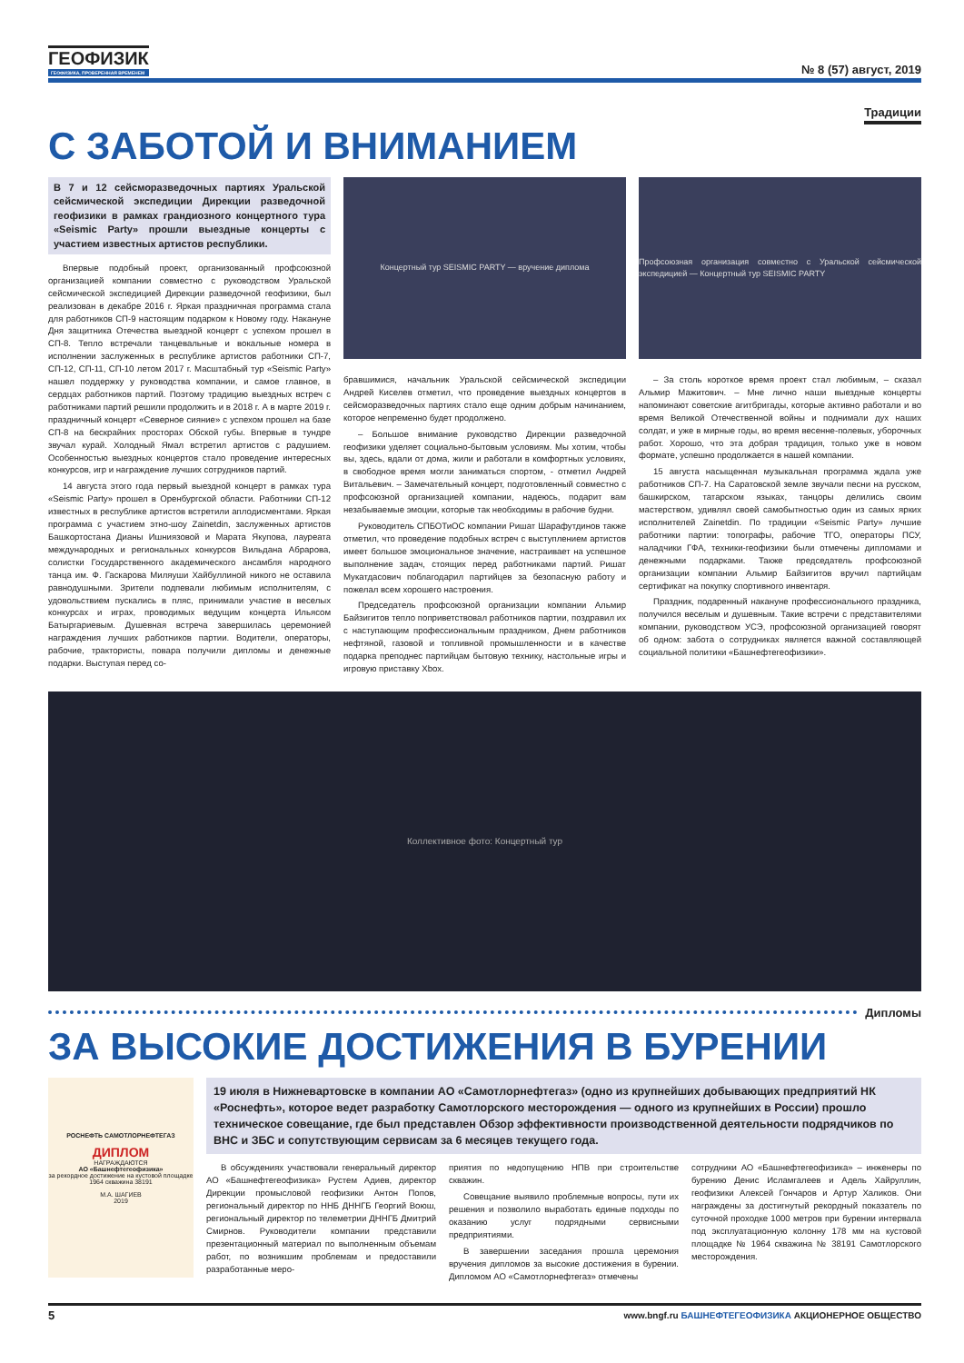ГЕОФИЗИК
ГЕОФИЗИКА, ПРОВЕРЕННАЯ ВРЕМЕНЕМ
№ 8 (57) август, 2019
Традиции
С ЗАБОТОЙ И ВНИМАНИЕМ
В 7 и 12 сейсморазведочных партиях Уральской сейсмической экспедиции Дирекции разведочной геофизики в рамках грандиозного концертного тура «Seismic Party» прошли выездные концерты с участием известных артистов республики.
Впервые подобный проект, организованный профсоюзной организацией компании совместно с руководством Уральской сейсмической экспедицией Дирекции разведочной геофизики, был реализован в декабре 2016 г. Яркая праздничная программа стала для работников СП-9 настоящим подарком к Новому году. Накануне Дня защитника Отечества выездной концерт с успехом прошел в СП-8. Тепло встречали танцевальные и вокальные номера в исполнении заслуженных в республике артистов работники СП-7, СП-12, СП-11, СП-10 летом 2017 г. Масштабный тур «Seismic Party» нашел поддержку у руководства компании, и самое главное, в сердцах работников партий. Поэтому традицию выездных встреч с работниками партий решили продолжить и в 2018 г. А в марте 2019 г. праздничный концерт «Северное сияние» с успехом прошел на базе СП-8 на бескрайних просторах Обской губы. Впервые в тундре звучал курай. Холодный Ямал встретил артистов с радушием. Особенностью выездных концертов стало проведение интересных конкурсов, игр и награждение лучших сотрудников партий.
14 августа этого года первый выездной концерт в рамках тура «Seismic Party» прошел в Оренбургской области. Работники СП-12 известных в республике артистов встретили аплодисментами. Яркая программа с участием этно-шоу Zainetdin, заслуженных артистов Башкортостана Дианы Ишниязовой и Марата Якупова, лауреата международных и региональных конкурсов Вильдана Абрарова, солистки Государственного академического ансамбля народного танца им. Ф. Гаскарова Миляуши Хайбуллиной никого не оставила равнодушными. Зрители подпевали любимым исполнителям, с удовольствием пускались в пляс, принимали участие в веселых конкурсах и играх, проводимых ведущим концерта Ильясом Батыргариевым. Душевная встреча завершилась церемонией награждения лучших работников партии. Водители, операторы, рабочие, трактористы, повара получили дипломы и денежные подарки. Выступая перед со-
Концертный тур SEISMIC PARTY — вручение диплома
бравшимися, начальник Уральской сейсмической экспедиции Андрей Киселев отметил, что проведение выездных концертов в сейсморазведочных партиях стало еще одним добрым начинанием, которое непременно будет продолжено.
– Большое внимание руководство Дирекции разведочной геофизики уделяет социально-бытовым условиям. Мы хотим, чтобы вы, здесь, вдали от дома, жили и работали в комфортных условиях, в свободное время могли заниматься спортом, - отметил Андрей Витальевич. – Замечательный концерт, подготовленный совместно с профсоюзной организацией компании, надеюсь, подарит вам незабываемые эмоции, которые так необходимы в рабочие будни.
Руководитель СПБОТиОС компании Ришат Шарафутдинов также отметил, что проведение подобных встреч с выступлением артистов имеет большое эмоциональное значение, настраивает на успешное выполнение задач, стоящих перед работниками партий. Ришат Мукатдасович поблагодарил партийцев за безопасную работу и пожелал всем хорошего настроения.
Председатель профсоюзной организации компании Альмир Байзигитов тепло поприветствовал работников партии, поздравил их с наступающим профессиональным праздником, Днем работников нефтяной, газовой и топливной промышленности и в качестве подарка преподнес партийцам бытовую технику, настольные игры и игровую приставку Xbox.
Профсоюзная организация совместно с Уральской сейсмической экспедицией — Концертный тур SEISMIC PARTY
– За столь короткое время проект стал любимым, – сказал Альмир Мажитович. – Мне лично наши выездные концерты напоминают советские агитбригады, которые активно работали и во время Великой Отечественной войны и поднимали дух наших солдат, и уже в мирные годы, во время весенне-полевых, уборочных работ. Хорошо, что эта добрая традиция, только уже в новом формате, успешно продолжается в нашей компании.
15 августа насыщенная музыкальная программа ждала уже работников СП-7. На Саратовской земле звучали песни на русском, башкирском, татарском языках, танцоры делились своим мастерством, удивлял своей самобытностью один из самых ярких исполнителей Zainetdin. По традиции «Seismic Party» лучшие работники партии: топографы, рабочие ТГО, операторы ПСУ, наладчики ГФА, техники-геофизики были отмечены дипломами и денежными подарками. Также председатель профсоюзной организации компании Альмир Байзигитов вручил партийцам сертификат на покупку спортивного инвентаря.
Праздник, подаренный накануне профессионального праздника, получился веселым и душевным. Такие встречи с представителями компании, руководством УСЭ, профсоюзной организацией говорят об одном: забота о сотрудниках является важной составляющей социальной политики «Башнефтегеофизики».
Коллективное фото: Концертный тур
Дипломы
ЗА ВЫСОКИЕ ДОСТИЖЕНИЯ В БУРЕНИИ
РОСНЕФТЬ САМОТЛОРНЕФТЕГАЗ
ДИПЛОМ
НАГРАЖДАЮТСЯ
АО «Башнефтегеофизика»
за рекордное достижение на кустовой площадке 1964 скважина 38191
М.А. ШАГИЕВ
2019
19 июля в Нижневартовске в компании АО «Самотлорнефтегаз» (одно из крупнейших добывающих предприятий НК «Роснефть», которое ведет разработку Самотлорского месторождения — одного из крупнейших в России) прошло техническое совещание, где был представлен Обзор эффективности производственной деятельности подрядчиков по ВНС и ЗБС и сопутствующим сервисам за 6 месяцев текущего года.
В обсуждениях участвовали генеральный директор АО «Башнефтегеофизика» Рустем Адиев, директор Дирекции промысловой геофизики Антон Попов, региональный директор по ННБ ДННГБ Георгий Воюш, региональный директор по телеметрии ДННГБ Дмитрий Смирнов. Руководители компании представили презентационный материал по выполненным объемам работ, по возникшим проблемам и предоставили разработанные меро-
приятия по недопущению НПВ при строительстве скважин.
Совещание выявило проблемные вопросы, пути их решения и позволило выработать единые подходы по оказанию услуг подрядными сервисными предприятиями.
В завершении заседания прошла церемония вручения дипломов за высокие достижения в бурении. Дипломом АО «Самотлорнефтегаз» отмечены
сотрудники АО «Башнефтегеофизика» – инженеры по бурению Денис Исламгалеев и Адель Хайруллин, геофизики Алексей Гончаров и Артур Халиков. Они награждены за достигнутый рекордный показатель по суточной проходке 1000 метров при бурении интервала под эксплуатационную колонну 178 мм на кустовой площадке № 1964 скважина № 38191 Самотлорского месторождения.
5 www.bngf.ru БАШНЕФТЕГЕОФИЗИКА АКЦИОНЕРНОЕ ОБЩЕСТВО